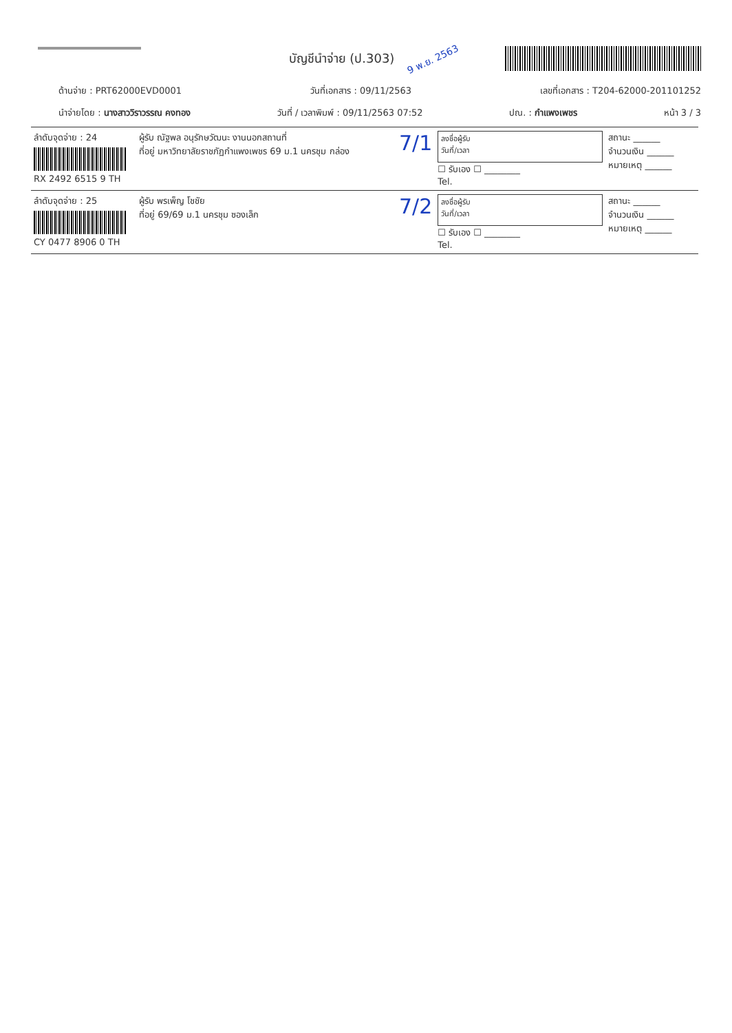บัญชีนำจ่าย (ป.303) 9 พ.ย. 2563
ด้านจ่าย : PRT62000EVD0001 วันที่เอกสาร : 09/11/2563 เลขที่เอกสาร : T204-62000-201101252
นำจ่ายโดย : นางสาววิราวรรณ คงทอง วันที่ / เวลาพิมพ์ : 09/11/2563 07:52 ปณ. : กำแพงเพชร หน้า 3 / 3
| ลำดับจุดจ่าย : 24 RX 2492 6515 9 TH | ผู้รับ ณัฐพล อนุรักษวัฒนะ งานนอกสถานที่ ที่อยู่ มหาวิทยาลัยราชภัฏกำแพงเพชร 69 ม.1 นครชุม กล่อง | 7/1 | ลงชื่อผู้รับ วันที่/เวลา ☐ รับเอง ☐ ________ Tel. | สถานะ ______ จำนวนเงิน ______ หมายเหตุ ______ |
| ลำดับจุดจ่าย : 25 CY 0477 8906 0 TH | ผู้รับ พรเพ็ญ โชชัย ที่อยู่ 69/69 ม.1 นครชุม ซองเล็ก | 7/2 | ลงชื่อผู้รับ วันที่/เวลา ☐ รับเอง ☐ ________ Tel. | สถานะ ______ จำนวนเงิน ______ หมายเหตุ ______ |